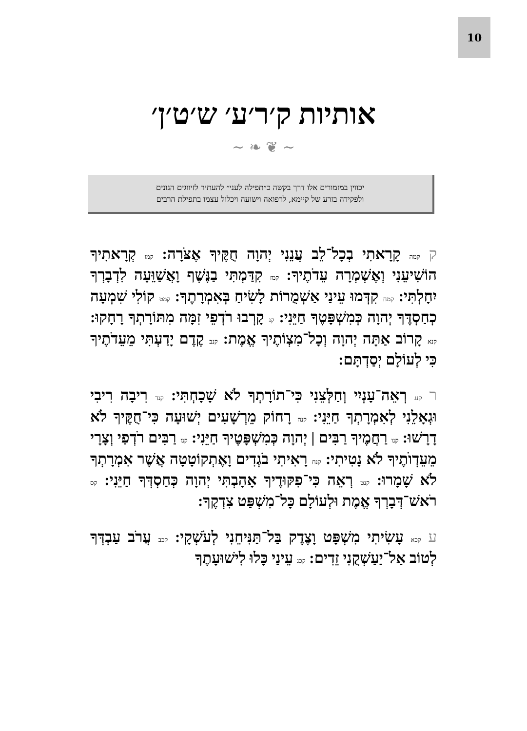10
אותיות ק׳ר׳ע׳ ש׳ט׳ן׳
~ ❦ ❧ ~
יכווין במזמורים אלו דרך בקשה כ״תפילה לעני״ להעתיר לזיווגים הגונים
ולפקידה בזרע של קיימא, לרפואה וישועה ויכלול עצמו בתפילת הרבים
ק קמה קָרָאתִי בְכָל־לֵב עֲנֵנִי יְהוָה חֻקֶּיךָ אֶצֹּרָה: קמו קְרָאתִיךָ הוֹשִׁיעֵנִי וְאֶשְׁמְרָה עֵדֹתֶיךָ: קמז קִדַּמְתִּי בַנֶּשֶׁף וָאֲשַׁוֵּעָה לִדְבָרְךָ יִחָלְתִּי: קמח קִדְּמוּ עֵינַי אַשְׁמֻרוֹת לָשִׂיחַ בְּאִמְרָתֶךָ: קמט קוֹלִי שִׁמְעָה כְחַסְדֶּךָ יְהוָה כְּמִשְׁפָּטֶךָ חַיֵּנִי: קנ קָרְבוּ רֹדְפֵי זִמָּה מִתּוֹרָתְךָ רָחָקוּ: קנא קָרוֹב אַתָּה יְהוָה וְכָל־מִצְוֹתֶיךָ אֱמֶת: קנב קֶדֶם יָדַעְתִּי מֵעֵדֹתֶיךָ כִּי לְעוֹלָם יְסַדְתָּם:
ר קנג רְאֵה־עָנְיִי וְחַלְּצֵנִי כִּי־תוֹרָתְךָ לֹא שָׁכָחְתִּי: קנד רִיבָה רִיבִי וּגְאָלֵנִי לְאִמְרָתְךָ חַיֵּנִי: קנה רָחוֹק מֵרְשָׁעִים יְשׁוּעָה כִּי־חֻקֶּיךָ לֹא דָרָשׁוּ: קנו רַחֲמֶיךָ רַבִּים | יְהוָה כְּמִשְׁפָּטֶיךָ חַיֵּנִי: קנז רַבִּים רֹדְפַי וְצָרָי מֵעֵדְוֺתֶיךָ לֹא נָטִיתִי: קנח רָאִיתִי בֹגְדִים וָאֶתְקוֹטָטָה אֲשֶׁר אִמְרָתְךָ לֹא שָׁמָרוּ: קנט רְאֵה כִּי־פִקּוּדֶיךָ אָהָבְתִּי יְהוָה כְּחַסְדְּךָ חַיֵּנִי: קס רֹאשׁ־דְּבָרְךָ אֱמֶת וּלְעוֹלָם כָּל־מִשְׁפַּט צִדְקֶךָ:
ע קכא עָשִׂיתִי מִשְׁפָּט וָצֶדֶק בַּל־תַּנִּיחֵנִי לְעֹשְׁקָי: קכב עֲרֹב עַבְדְּךָ לְטוֹב אַל־יַעַשְׁקֻנִי זֵדִים: קכג עֵינַי כָּלוּ לִישׁוּעָתֶךָ